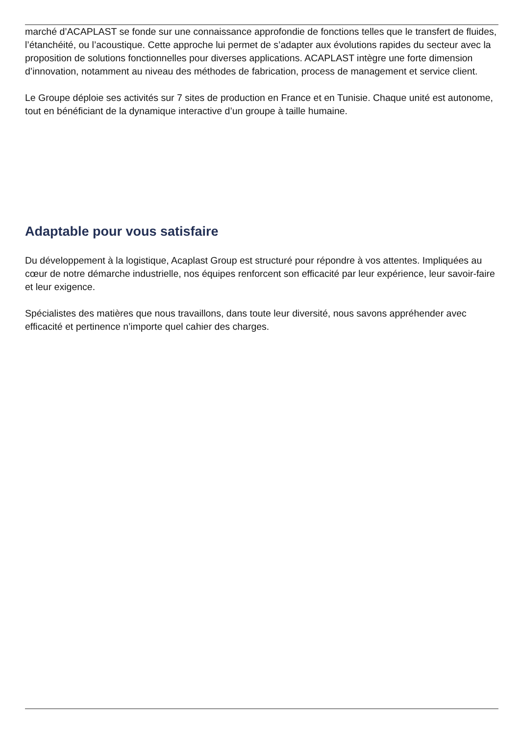marché d’ACAPLAST se fonde sur une connaissance approfondie de fonctions telles que le transfert de fluides, l’étanchéité, ou l’acoustique. Cette approche lui permet de s’adapter aux évolutions rapides du secteur avec la proposition de solutions fonctionnelles pour diverses applications. ACAPLAST intègre une forte dimension d’innovation, notamment au niveau des méthodes de fabrication, process de management et service client.
Le Groupe déploie ses activités sur 7 sites de production en France et en Tunisie. Chaque unité est autonome, tout en bénéficiant de la dynamique interactive d’un groupe à taille humaine.
Adaptable pour vous satisfaire
Du développement à la logistique, Acaplast Group est structuré pour répondre à vos attentes. Impliquées au cœur de notre démarche industrielle, nos équipes renforcent son efficacité par leur expérience, leur savoir-faire et leur exigence.
Spécialistes des matières que nous travaillons, dans toute leur diversité, nous savons appréhender avec efficacité et pertinence n’importe quel cahier des charges.